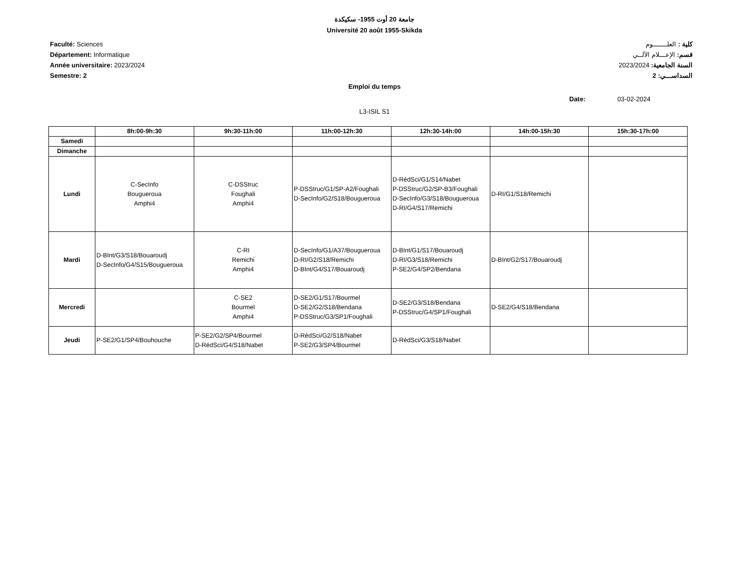جامعة 20 أوت 1955- سكيكدة
Université 20 août 1955-Skikda
Faculté: Sciences
Département: Informatique
Année universitaire: 2023/2024
Semestre: 2
كلية : العلـــــــوم
قسم: الإعـــلام الآلــي
السنة الجامعية: 2023/2024
السداســـي: 2
Emploi du temps
Date: 03-02-2024
L3-ISIL S1
| | 8h:00-9h:30 | 9h:30-11h:00 | 11h:00-12h:30 | 12h:30-14h:00 | 14h:00-15h:30 | 15h:30-17h:00 |
| --- | --- | --- | --- | --- | --- | --- |
| Samedi | | | | | | |
| Dimanche | | | | | | |
| Lundi | C-SecInfo Bougueroua Amphi4 | C-DSStruc Foughali Amphi4 | P-DSStruc/G1/SP-A2/Foughali D-SecInfo/G2/S18/Bougueroua | D-RédSci/G1/S14/Nabet P-DSStruc/G2/SP-B3/Foughali D-SecInfo/G3/S18/Bougueroua D-RI/G4/S17/Remichi | D-RI/G1/S18/Remichi | |
| Mardi | D-BInt/G3/S18/Bouaroudj D-SecInfo/G4/S15/Bougueroua | C-RI Remichi Amphi4 | D-SecInfo/G1/A37/Bougueroua D-RI/G2/S18/Remichi D-BInt/G4/S17/Bouaroudj | D-BInt/G1/S17/Bouaroudj D-RI/G3/S18/Remichi P-SE2/G4/SP2/Bendana | D-BInt/G2/S17/Bouaroudj | |
| Mercredi | | C-SE2 Bourmel Amphi4 | D-SE2/G1/S17/Bourmel D-SE2/G2/S18/Bendana P-DSStruc/G3/SP1/Foughali | D-SE2/G3/S18/Bendana P-DSStruc/G4/SP1/Foughali | D-SE2/G4/S18/Bendana | |
| Jeudi | P-SE2/G1/SP4/Bouhouche | P-SE2/G2/SP4/Bourmel D-RédSci/G4/S18/Nabet | D-RédSci/G2/S18/Nabet P-SE2/G3/SP4/Bourmel | D-RédSci/G3/S18/Nabet | | |